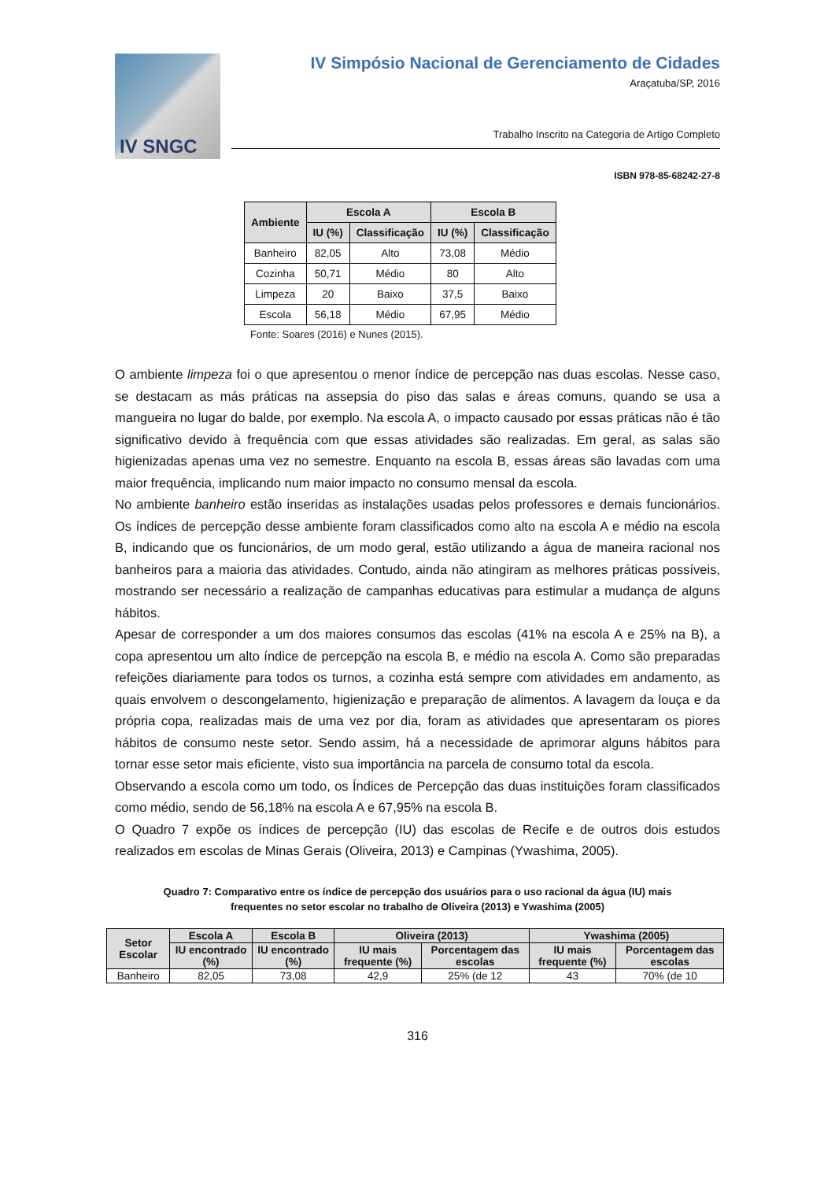IV SNGC
IV Simpósio Nacional de Gerenciamento de Cidades
Araçatuba/SP, 2016
Trabalho Inscrito na Categoria de Artigo Completo
ISBN 978-85-68242-27-8
| Ambiente | Escola A | | Escola B | |
| --- | --- | --- | --- | --- |
| | IU (%) | Classificação | IU (%) | Classificação |
| Banheiro | 82,05 | Alto | 73,08 | Médio |
| Cozinha | 50,71 | Médio | 80 | Alto |
| Limpeza | 20 | Baixo | 37,5 | Baixo |
| Escola | 56,18 | Médio | 67,95 | Médio |
Fonte: Soares (2016) e Nunes (2015).
O ambiente limpeza foi o que apresentou o menor índice de percepção nas duas escolas. Nesse caso, se destacam as más práticas na assepsia do piso das salas e áreas comuns, quando se usa a mangueira no lugar do balde, por exemplo. Na escola A, o impacto causado por essas práticas não é tão significativo devido à frequência com que essas atividades são realizadas. Em geral, as salas são higienizadas apenas uma vez no semestre. Enquanto na escola B, essas áreas são lavadas com uma maior frequência, implicando num maior impacto no consumo mensal da escola.
No ambiente banheiro estão inseridas as instalações usadas pelos professores e demais funcionários. Os índices de percepção desse ambiente foram classificados como alto na escola A e médio na escola B, indicando que os funcionários, de um modo geral, estão utilizando a água de maneira racional nos banheiros para a maioria das atividades. Contudo, ainda não atingiram as melhores práticas possíveis, mostrando ser necessário a realização de campanhas educativas para estimular a mudança de alguns hábitos.
Apesar de corresponder a um dos maiores consumos das escolas (41% na escola A e 25% na B), a copa apresentou um alto índice de percepção na escola B, e médio na escola A. Como são preparadas refeições diariamente para todos os turnos, a cozinha está sempre com atividades em andamento, as quais envolvem o descongelamento, higienização e preparação de alimentos. A lavagem da louça e da própria copa, realizadas mais de uma vez por dia, foram as atividades que apresentaram os piores hábitos de consumo neste setor. Sendo assim, há a necessidade de aprimorar alguns hábitos para tornar esse setor mais eficiente, visto sua importância na parcela de consumo total da escola.
Observando a escola como um todo, os Índices de Percepção das duas instituições foram classificados como médio, sendo de 56,18% na escola A e 67,95% na escola B.
O Quadro 7 expõe os índices de percepção (IU) das escolas de Recife e de outros dois estudos realizados em escolas de Minas Gerais (Oliveira, 2013) e Campinas (Ywashima, 2005).
Quadro 7: Comparativo entre os índice de percepção dos usuários para o uso racional da água (IU) mais frequentes no setor escolar no trabalho de Oliveira (2013) e Ywashima (2005)
| Setor Escolar | Escola A | Escola B | Oliveira (2013) | | Ywashima (2005) | |
| --- | --- | --- | --- | --- | --- | --- |
| | IU encontrado (%) | IU encontrado (%) | IU mais frequente (%) | Porcentagem das escolas | IU mais frequente (%) | Porcentagem das escolas |
| Banheiro | 82,05 | 73,08 | 42,9 | 25% (de 12 | 43 | 70% (de 10 |
316